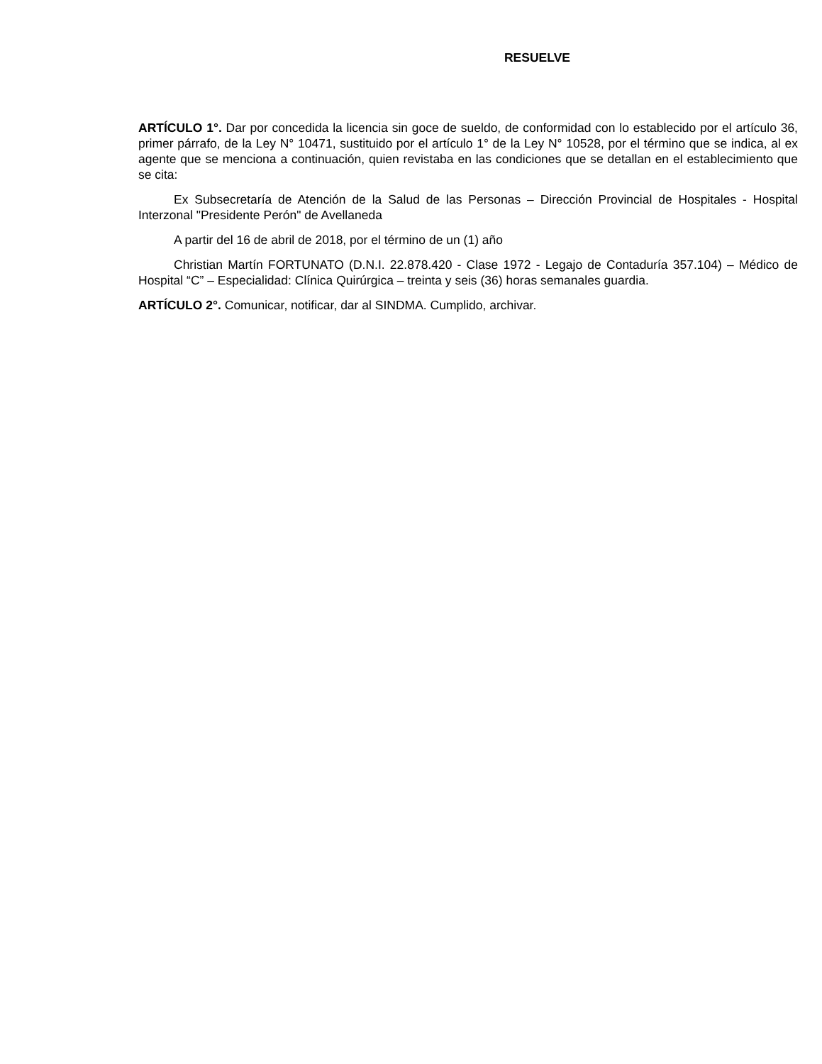RESUELVE
ARTÍCULO 1°. Dar por concedida la licencia sin goce de sueldo, de conformidad con lo establecido por el artículo 36, primer párrafo, de la Ley N° 10471, sustituido por el artículo 1° de la Ley N° 10528, por el término que se indica, al ex agente que se menciona a continuación, quien revistaba en las condiciones que se detallan en el establecimiento que se cita:
Ex Subsecretaría de Atención de la Salud de las Personas – Dirección Provincial de Hospitales - Hospital Interzonal "Presidente Perón" de Avellaneda
A partir del 16 de abril de 2018, por el término de un (1) año
Christian Martín FORTUNATO (D.N.I. 22.878.420 - Clase 1972 - Legajo de Contaduría 357.104) – Médico de Hospital “C” – Especialidad: Clínica Quirúrgica – treinta y seis (36) horas semanales guardia.
ARTÍCULO 2°. Comunicar, notificar, dar al SINDMA. Cumplido, archivar.